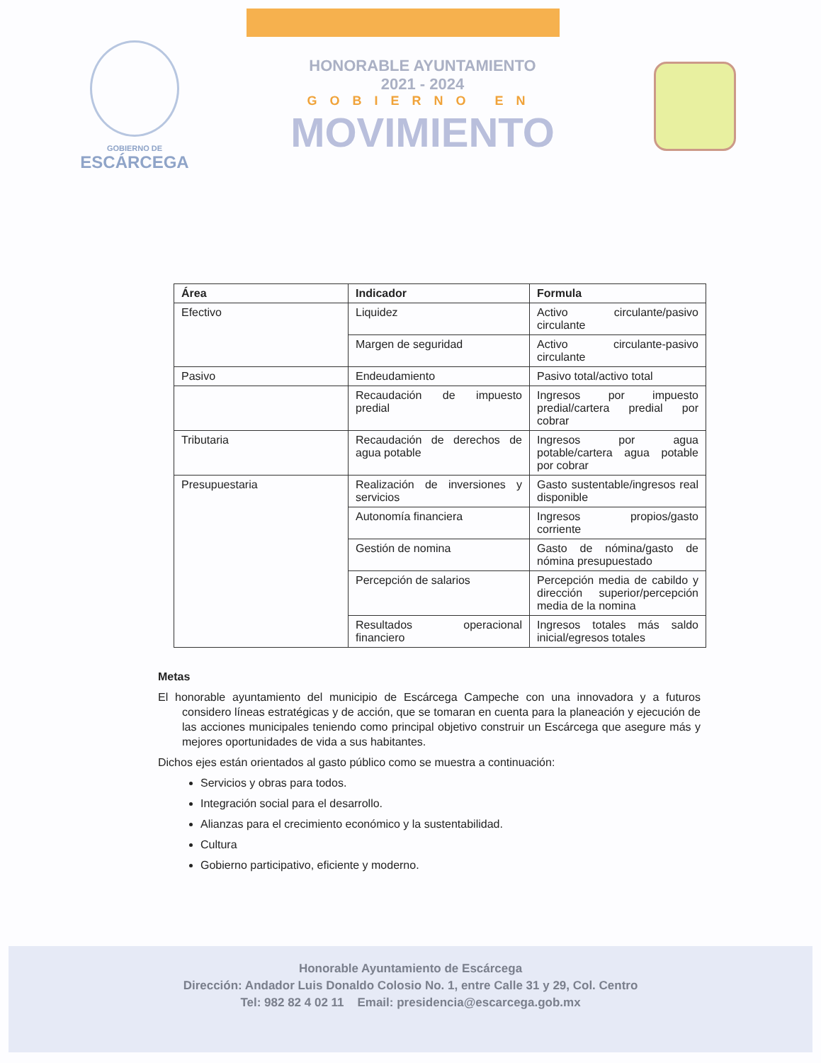GOBIERNO DE
ESCÁRCEGA
HONORABLE AYUNTAMIENTO
2021 - 2024
GOBIERNO EN
MOVIMIENTO
| Área | Indicador | Formula |
| --- | --- | --- |
| Efectivo | Liquidez | Activo circulante/pasivo circulante |
| | Margen de seguridad | Activo circulante-pasivo circulante |
| Pasivo | Endeudamiento | Pasivo total/activo total |
| | Recaudación de impuesto predial | Ingresos por impuesto predial/cartera predial por cobrar |
| Tributaria | Recaudación de derechos de agua potable | Ingresos por agua potable/cartera agua potable por cobrar |
| Presupuestaria | Realización de inversiones y servicios | Gasto sustentable/ingresos real disponible |
| | Autonomía financiera | Ingresos propios/gasto corriente |
| | Gestión de nomina | Gasto de nómina/gasto de nómina presupuestado |
| | Percepción de salarios | Percepción media de cabildo y dirección superior/percepción media de la nomina |
| | Resultados operacional financiero | Ingresos totales más saldo inicial/egresos totales |
Metas
El honorable ayuntamiento del municipio de Escárcega Campeche con una innovadora y a futuros considero líneas estratégicas y de acción, que se tomaran en cuenta para la planeación y ejecución de las acciones municipales teniendo como principal objetivo construir un Escárcega que asegure más y mejores oportunidades de vida a sus habitantes.
Dichos ejes están orientados al gasto público como se muestra a continuación:
Servicios y obras para todos.
Integración social para el desarrollo.
Alianzas para el crecimiento económico y la sustentabilidad.
Cultura
Gobierno participativo, eficiente y moderno.
Honorable Ayuntamiento de Escárcega
Dirección: Andador Luis Donaldo Colosio No. 1, entre Calle 31 y 29, Col. Centro
Tel: 982 82 4 02 11 Email: presidencia@escarcega.gob.mx